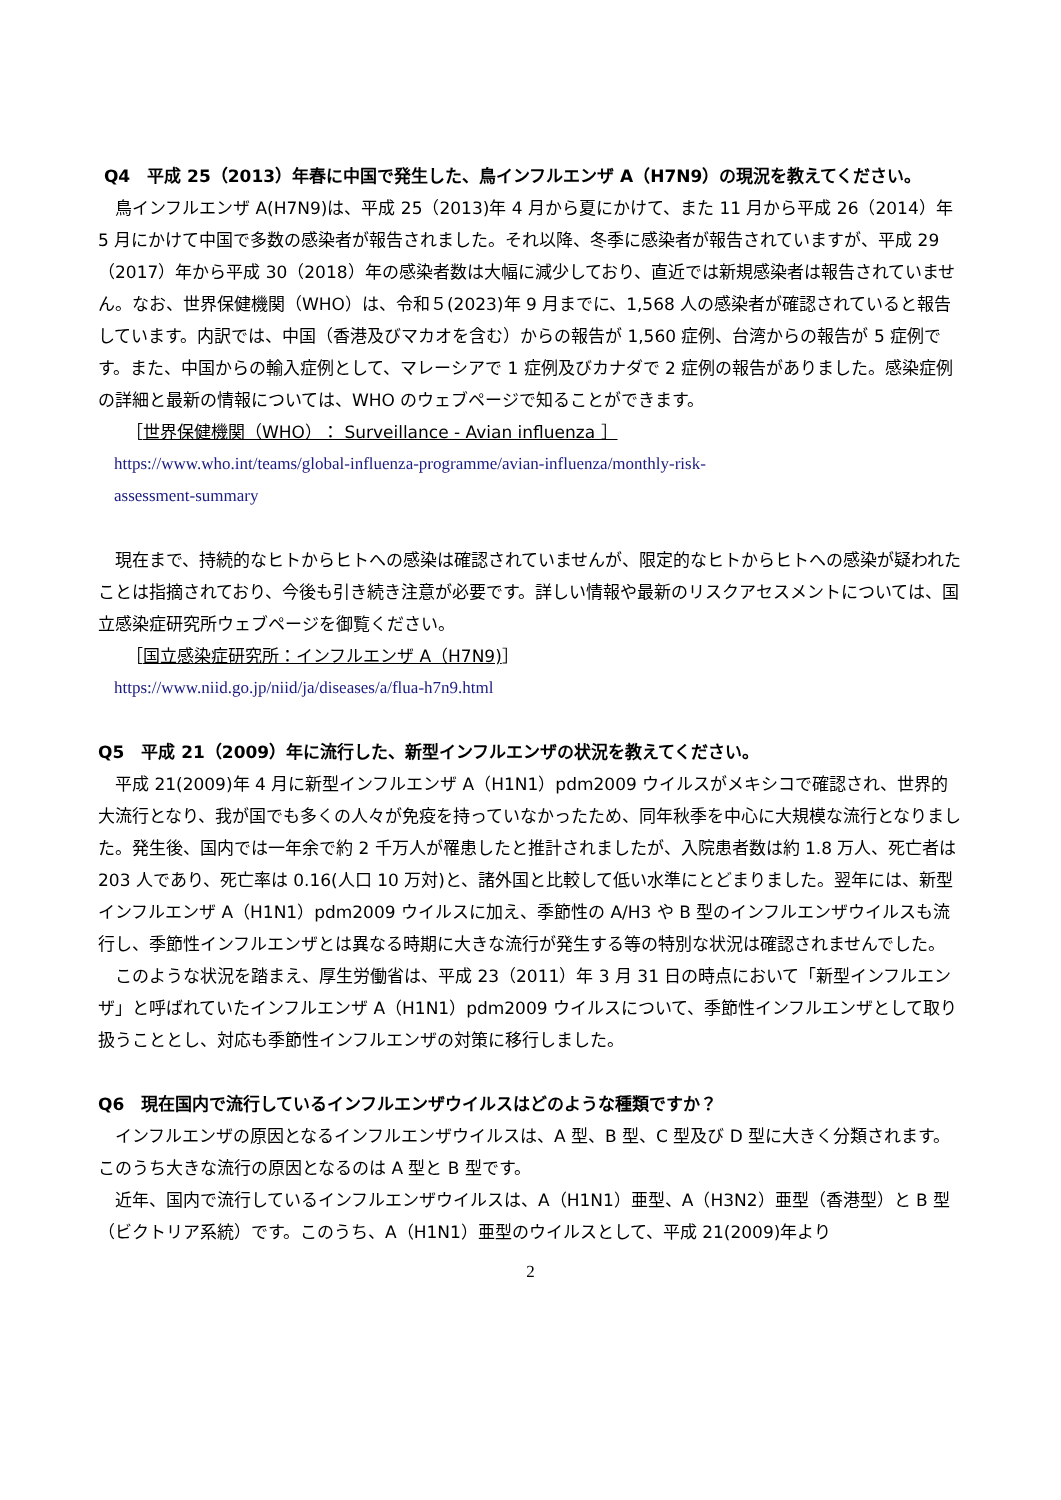Q4　平成 25（2013）年春に中国で発生した、鳥インフルエンザ A（H7N9）の現況を教えてください。
鳥インフルエンザ A(H7N9)は、平成 25（2013)年 4 月から夏にかけて、また 11 月から平成 26（2014）年 5 月にかけて中国で多数の感染者が報告されました。それ以降、冬季に感染者が報告されていますが、平成 29（2017）年から平成 30（2018）年の感染者数は大幅に減少しており、直近では新規感染者は報告されていません。なお、世界保健機関（WHO）は、令和５(2023)年 9 月までに、1,568 人の感染者が確認されていると報告しています。内訳では、中国（香港及びマカオを含む）からの報告が 1,560 症例、台湾からの報告が 5 症例です。また、中国からの輸入症例として、マレーシアで 1 症例及びカナダで 2 症例の報告がありました。感染症例の詳細と最新の情報については、WHO のウェブページで知ることができます。
［世界保健機関（WHO）： Surveillance - Avian influenza ］
https://www.who.int/teams/global-influenza-programme/avian-influenza/monthly-risk-
assessment-summary
現在まで、持続的なヒトからヒトへの感染は確認されていませんが、限定的なヒトからヒトへの感染が疑われたことは指摘されており、今後も引き続き注意が必要です。詳しい情報や最新のリスクアセスメントについては、国立感染症研究所ウェブページを御覧ください。
［国立感染症研究所：インフルエンザ A（H7N9)］
https://www.niid.go.jp/niid/ja/diseases/a/flua-h7n9.html
Q5　平成 21（2009）年に流行した、新型インフルエンザの状況を教えてください。
平成 21(2009)年 4 月に新型インフルエンザ A（H1N1）pdm2009 ウイルスがメキシコで確認され、世界的大流行となり、我が国でも多くの人々が免疫を持っていなかったため、同年秋季を中心に大規模な流行となりました。発生後、国内では一年余で約 2 千万人が罹患したと推計されましたが、入院患者数は約 1.8 万人、死亡者は 203 人であり、死亡率は 0.16(人口 10 万対)と、諸外国と比較して低い水準にとどまりました。翌年には、新型インフルエンザ A（H1N1）pdm2009 ウイルスに加え、季節性の A/H3 や B 型のインフルエンザウイルスも流行し、季節性インフルエンザとは異なる時期に大きな流行が発生する等の特別な状況は確認されませんでした。
このような状況を踏まえ、厚生労働省は、平成 23（2011）年 3 月 31 日の時点において「新型インフルエンザ」と呼ばれていたインフルエンザ A（H1N1）pdm2009 ウイルスについて、季節性インフルエンザとして取り扱うこととし、対応も季節性インフルエンザの対策に移行しました。
Q6　現在国内で流行しているインフルエンザウイルスはどのような種類ですか？
インフルエンザの原因となるインフルエンザウイルスは、A 型、B 型、C 型及び D 型に大きく分類されます。このうち大きな流行の原因となるのは A 型と B 型です。
近年、国内で流行しているインフルエンザウイルスは、A（H1N1）亜型、A（H3N2）亜型（香港型）と B 型（ビクトリア系統）です。このうち、A（H1N1）亜型のウイルスとして、平成 21(2009)年より
2